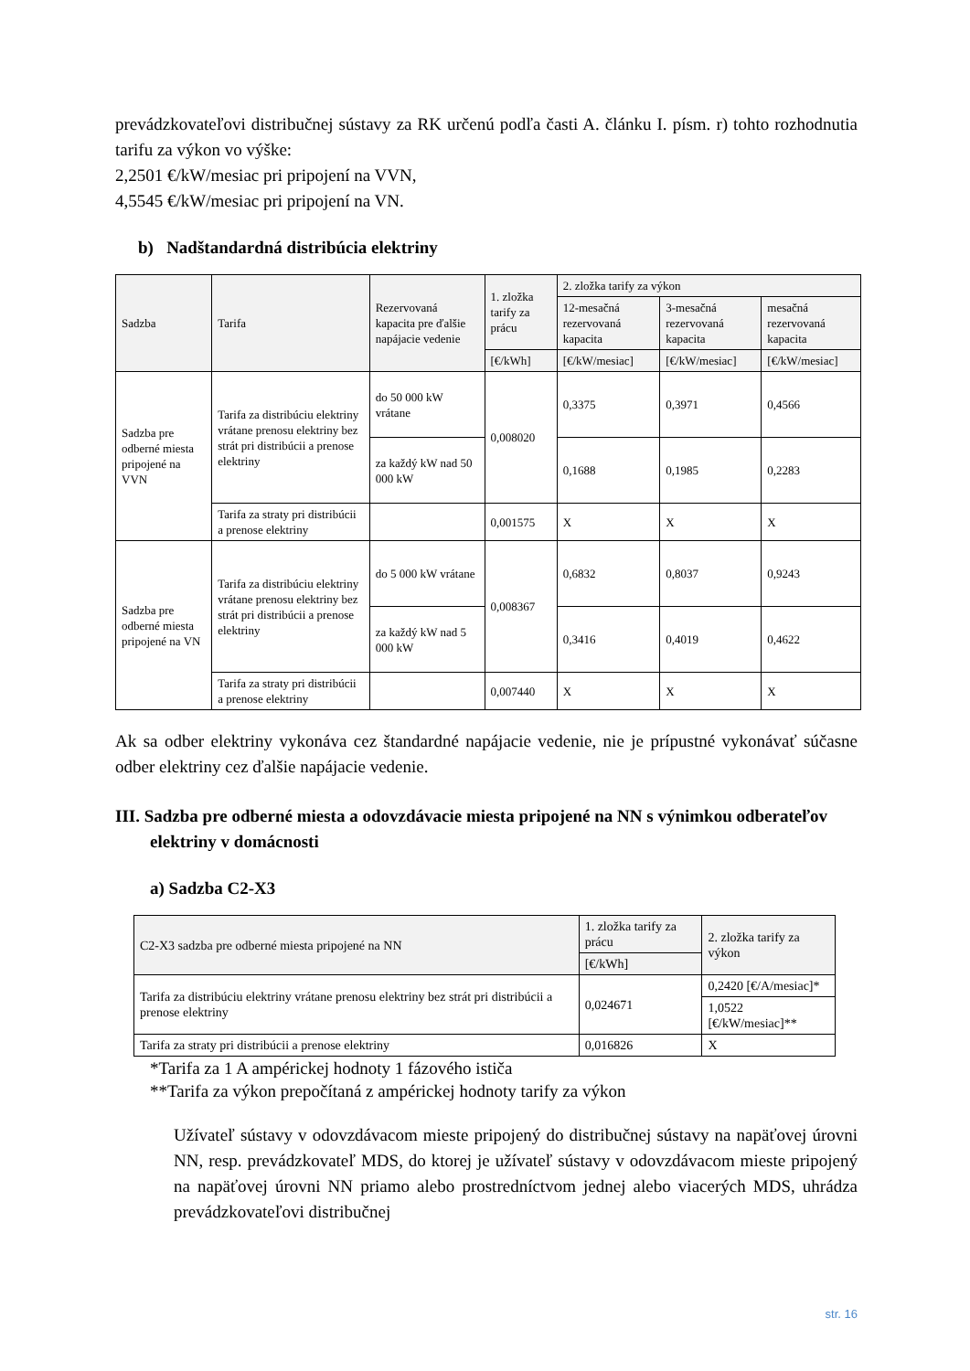prevádzkovateľovi distribučnej sústavy za RK určenú podľa časti A. článku I. písm. r) tohto rozhodnutia tarifu za výkon vo výške:
2,2501 €/kW/mesiac pri pripojení na VVN,
4,5545 €/kW/mesiac pri pripojení na VN.
b) Nadštandardná distribúcia elektriny
| Sadzba | Tarifa | Rezervovaná kapacita pre ďalšie napájacie vedenie | 1. zložka tarify za prácu | 2. zložka tarify za výkon | | |
| --- | --- | --- | --- | --- | --- | --- |
| | | | | 12-mesačná rezervovaná kapacita | 3-mesačná rezervovaná kapacita | mesačná rezervovaná kapacita |
| | | | [€/kWh] | [€/kW/mesiac] | [€/kW/mesiac] | [€/kW/mesiac] |
| Sadzba pre odberné miesta pripojené na VVN | Tarifa za distribúciu elektriny vrátane prenosu elektriny bez strát pri distribúcii a prenose elektriny | do 50 000 kW vrátane | 0,008020 | 0,3375 | 0,3971 | 0,4566 |
| | | za každý kW nad 50 000 kW | | 0,1688 | 0,1985 | 0,2283 |
| | Tarifa za straty pri distribúcii a prenose elektriny | | 0,001575 | X | X | X |
| Sadzba pre odberné miesta pripojené na VN | Tarifa za distribúciu elektriny vrátane prenosu elektriny bez strát pri distribúcii a prenose elektriny | do 5 000 kW vrátane | 0,008367 | 0,6832 | 0,8037 | 0,9243 |
| | | za každý kW nad 5 000 kW | | 0,3416 | 0,4019 | 0,4622 |
| | Tarifa za straty pri distribúcii a prenose elektriny | | 0,007440 | X | X | X |
Ak sa odber elektriny vykonáva cez štandardné napájacie vedenie, nie je prípustné vykonávať súčasne odber elektriny cez ďalšie napájacie vedenie.
III. Sadzba pre odberné miesta a odovzdávacie miesta pripojené na NN s výnimkou odberateľov elektriny v domácnosti
a) Sadzba C2-X3
| C2-X3 sadzba pre odberné miesta pripojené na NN | 1. zložka tarify za prácu | 2. zložka tarify za výkon |
| --- | --- | --- |
| | [€/kWh] | |
| Tarifa za distribúciu elektriny vrátane prenosu elektriny bez strát pri distribúcii a prenose elektriny | 0,024671 | 0,2420 [€/A/mesiac]* |
| | | 1,0522 [€/kW/mesiac]** |
| Tarifa za straty pri distribúcii a prenose elektriny | 0,016826 | X |
*Tarifa za 1 A ampérickej hodnoty 1 fázového ističa
**Tarifa za výkon prepočítaná z ampérickej hodnoty tarify za výkon
Užívateľ sústavy v odovzdávacom mieste pripojený do distribučnej sústavy na napäťovej úrovni NN, resp. prevádzkovateľ MDS, do ktorej je užívateľ sústavy v odovzdávacom mieste pripojený na napäťovej úrovni NN priamo alebo prostredníctvom jednej alebo viacerých MDS, uhrádza prevádzkovateľovi distribučnej
str. 16